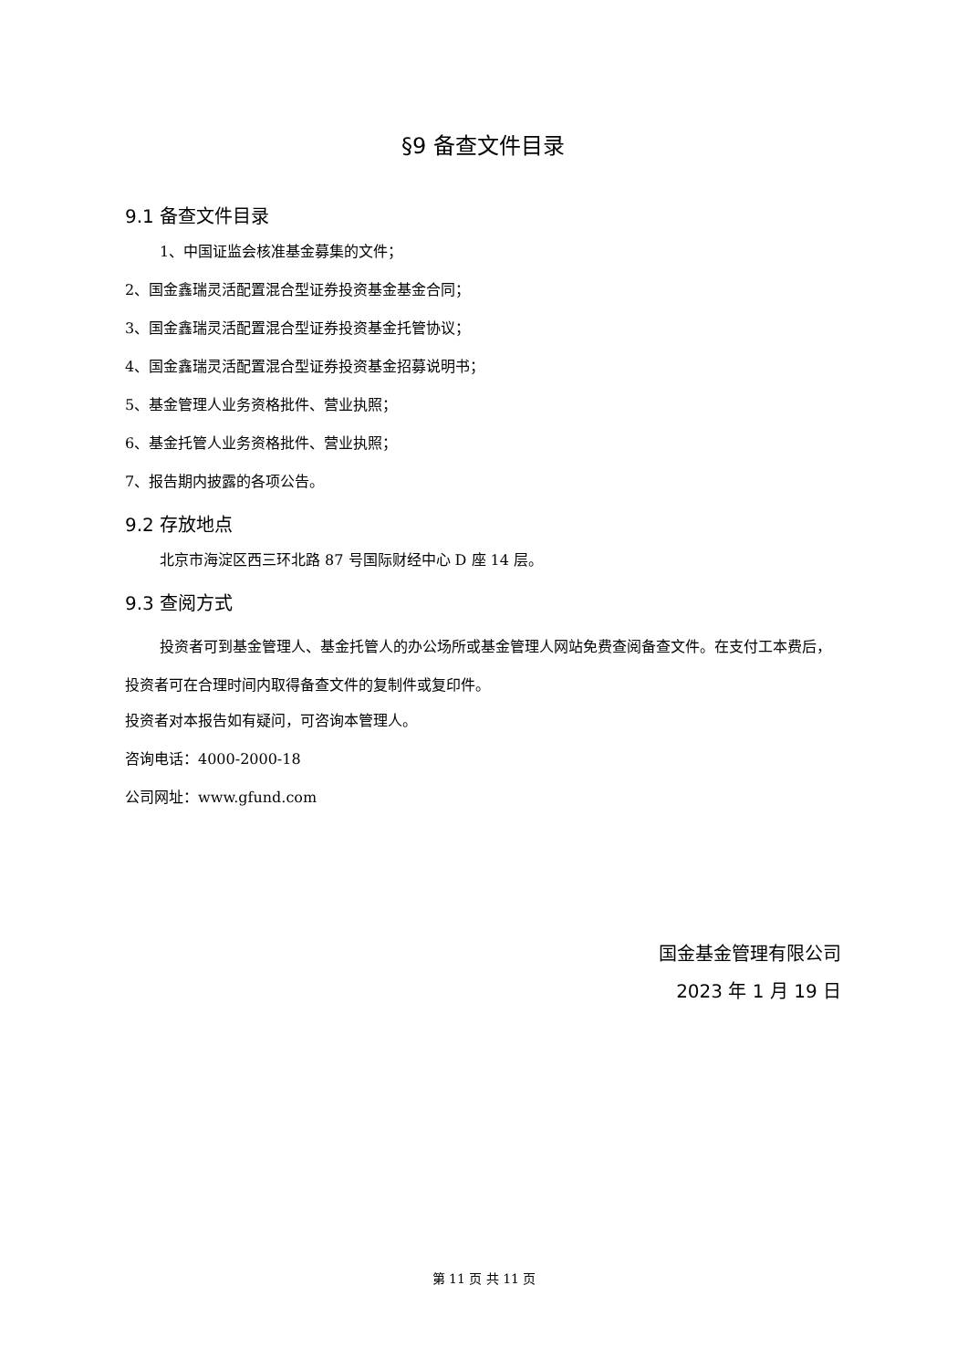§9 备查文件目录
9.1 备查文件目录
1、中国证监会核准基金募集的文件；
2、国金鑫瑞灵活配置混合型证券投资基金基金合同；
3、国金鑫瑞灵活配置混合型证券投资基金托管协议；
4、国金鑫瑞灵活配置混合型证券投资基金招募说明书；
5、基金管理人业务资格批件、营业执照；
6、基金托管人业务资格批件、营业执照；
7、报告期内披露的各项公告。
9.2 存放地点
北京市海淀区西三环北路 87 号国际财经中心 D 座 14 层。
9.3 查阅方式
投资者可到基金管理人、基金托管人的办公场所或基金管理人网站免费查阅备查文件。在支付工本费后，投资者可在合理时间内取得备查文件的复制件或复印件。
投资者对本报告如有疑问，可咨询本管理人。
咨询电话：4000-2000-18
公司网址：www.gfund.com
国金基金管理有限公司
2023 年 1 月 19 日
第 11 页 共 11 页